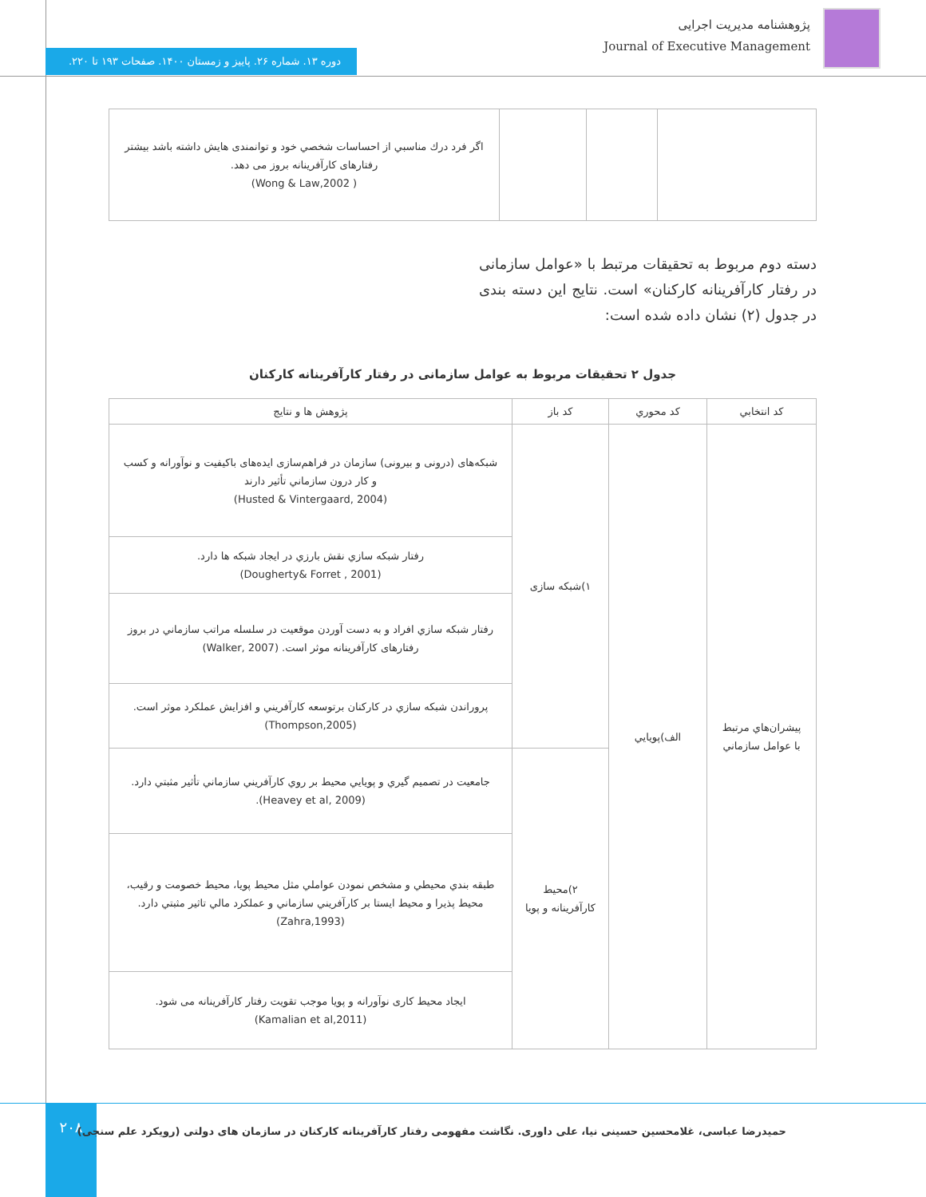پژوهشنامه مدیریت اجرایی
Journal of Executive Management
دوره ۱۳. شماره ۲۶. پاییز و زمستان ۱۴۰۰. صفحات ۱۹۳ تا ۲۲۰.
| | | | اگر فرد درك مناسبي از احساسات شخصي خود و توانمندی هايش داشته باشد بيشتر رفتارهای كارآفرينانه بروز می دهد. ( Wong & Law,2002) |
دسته دوم مربوط به تحقیقات مرتبط با «عوامل سازمانی در رفتار کارآفرینانه کارکنان» است. نتایج این دسته بندی در جدول (۲) نشان داده شده است:
جدول ۲ تحقیقات مربوط به عوامل سازمانی در رفتار کارآفرینانه کارکنان
| کد انتخابي | کد محوري | کد باز | پژوهش ها و نتايج |
| --- | --- | --- | --- |
| پيشران‌هاي مرتبط با عوامل سازماني | الف)پويايي | ۱)شبكه سازی | شبکه‌های (درونی و بیرونی) سازمان در فراهم‌سازی ایده‌های باکیفیت و نوآورانه و کسب و کار درون سازماني تأثير دارند (Husted & Vintergaard, 2004) |
| | | | رفتار شبكه سازي نقش بارزي در ايجاد شبكه ها دارد. (Dougherty& Forret , 2001) |
| | | | رفتار شبكه سازي افراد و به دست آوردن موقعيت در سلسله مراتب سازماني در بروز رفتارهای كارآفرينانه موثر است. (Walker, 2007) |
| | | | پروراندن شبكه سازي در كاركنان برتوسعه كارآفريني و افزايش عملكرد موثر است. (Thompson,2005) |
| | | ۲)محیط کارآفرینانه و پویا | جامعيت در تصميم گيري و پويايي محيط بر روي كارآفريني سازماني تأثير مثبتي دارد. (Heavey et al, 2009). |
| | | | طبقه بندي محيطي و مشخص نمودن عواملي مثل محيط پويا، محيط خصومت و رقيب، محيط پذيرا و محيط ايستا بر كارآفريني سازماني و عملكرد مالي تاثير مثبتي دارد. (Zahra,1993) |
| | | | ایجاد محیط کاری نوآورانه و پویا موجب تقویت رفتار کارآفرینانه می شود. (Kamalian et al,2011) |
۲۰۸
حمیدرضا عباسی، غلامحسین حسینی نیا، علی داوری. نگاشت مفهومی رفتار کارآفرینانه کارکنان در سازمان های دولتی (رویکرد علم سنجی)